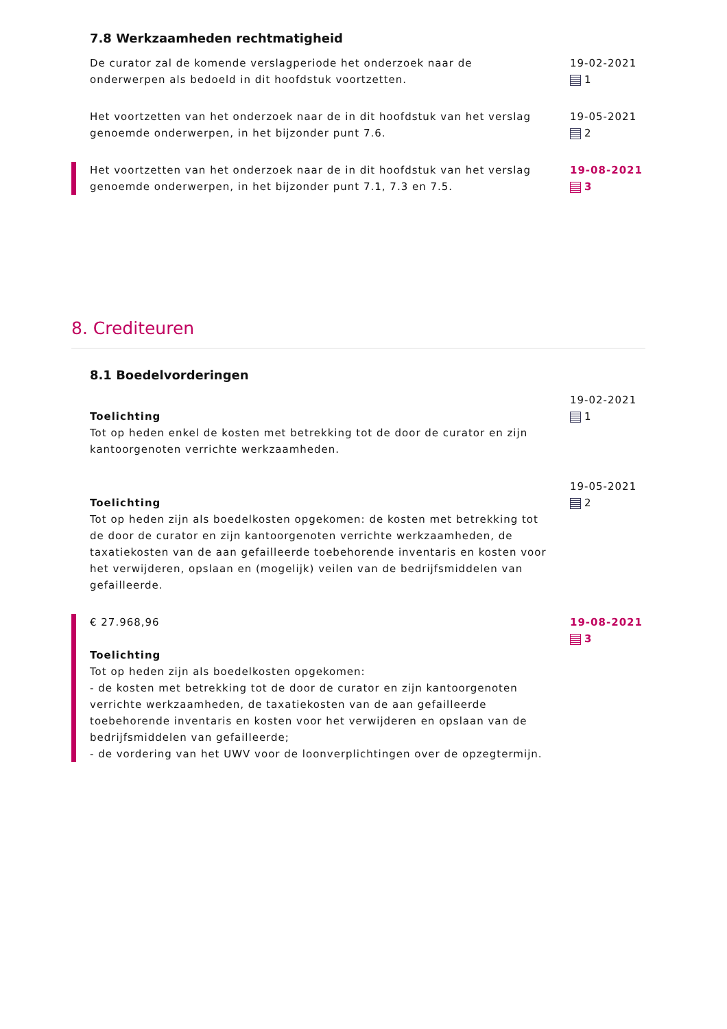7.8 Werkzaamheden rechtmatigheid
De curator zal de komende verslagperiode het onderzoek naar de onderwerpen als bedoeld in dit hoofdstuk voortzetten.
19-02-2021
1
Het voortzetten van het onderzoek naar de in dit hoofdstuk van het verslag genoemde onderwerpen, in het bijzonder punt 7.6.
19-05-2021
2
Het voortzetten van het onderzoek naar de in dit hoofdstuk van het verslag genoemde onderwerpen, in het bijzonder punt 7.1, 7.3 en 7.5.
19-08-2021
3
8. Crediteuren
8.1 Boedelvorderingen
Toelichting
Tot op heden enkel de kosten met betrekking tot de door de curator en zijn kantoorgenoten verrichte werkzaamheden.
19-02-2021
1
Toelichting
Tot op heden zijn als boedelkosten opgekomen: de kosten met betrekking tot de door de curator en zijn kantoorgenoten verrichte werkzaamheden, de taxatiekosten van de aan gefailleerde toebehorende inventaris en kosten voor het verwijderen, opslaan en (mogelijk) veilen van de bedrijfsmiddelen van gefailleerde.
19-05-2021
2
€ 27.968,96
Toelichting
Tot op heden zijn als boedelkosten opgekomen:
- de kosten met betrekking tot de door de curator en zijn kantoorgenoten verrichte werkzaamheden, de taxatiekosten van de aan gefailleerde toebehorende inventaris en kosten voor het verwijderen en opslaan van de bedrijfsmiddelen van gefailleerde;
- de vordering van het UWV voor de loonverplichtingen over de opzegtermijn.
19-08-2021
3